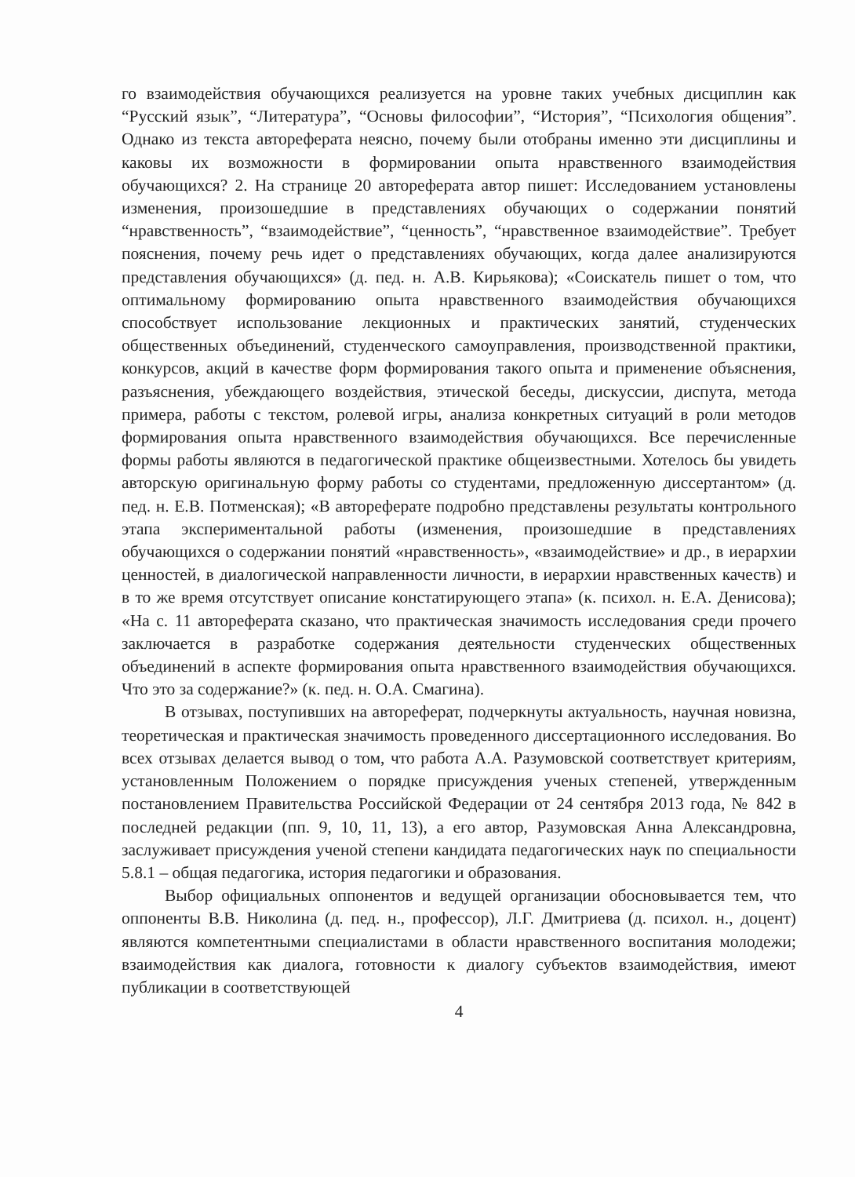го взаимодействия обучающихся реализуется на уровне таких учебных дисциплин как “Русский язык”, “Литература”, “Основы философии”, “История”, “Психология общения”. Однако из текста автореферата неясно, почему были отобраны именно эти дисциплины и каковы их возможности в формировании опыта нравственного взаимодействия обучающихся? 2. На странице 20 автореферата автор пишет: Исследованием установлены изменения, произошедшие в представлениях обучающих о содержании понятий “нравственность”, “взаимодействие”, “ценность”, “нравственное взаимодействие”. Требует пояснения, почему речь идет о представлениях обучающих, когда далее анализируются представления обучающихся» (д. пед. н. А.В. Кирьякова); «Соискатель пишет о том, что оптимальному формированию опыта нравственного взаимодействия обучающихся способствует использование лекционных и практических занятий, студенческих общественных объединений, студенческого самоуправления, производственной практики, конкурсов, акций в качестве форм формирования такого опыта и применение объяснения, разъяснения, убеждающего воздействия, этической беседы, дискуссии, диспута, метода примера, работы с текстом, ролевой игры, анализа конкретных ситуаций в роли методов формирования опыта нравственного взаимодействия обучающихся. Все перечисленные формы работы являются в педагогической практике общеизвестными. Хотелось бы увидеть авторскую оригинальную форму работы со студентами, предложенную диссертантом» (д. пед. н. Е.В. Потменская); «В автореферате подробно представлены результаты контрольного этапа экспериментальной работы (изменения, произошедшие в представлениях обучающихся о содержании понятий «нравственность», «взаимодействие» и др., в иерархии ценностей, в диалогической направленности личности, в иерархии нравственных качеств) и в то же время отсутствует описание констатирующего этапа» (к. психол. н. Е.А. Денисова); «На с. 11 автореферата сказано, что практическая значимость исследования среди прочего заключается в разработке содержания деятельности студенческих общественных объединений в аспекте формирования опыта нравственного взаимодействия обучающихся. Что это за содержание?» (к. пед. н. О.А. Смагина).
В отзывах, поступивших на автореферат, подчеркнуты актуальность, научная новизна, теоретическая и практическая значимость проведенного диссертационного исследования. Во всех отзывах делается вывод о том, что работа А.А. Разумовской соответствует критериям, установленным Положением о порядке присуждения ученых степеней, утвержденным постановлением Правительства Российской Федерации от 24 сентября 2013 года, № 842 в последней редакции (пп. 9, 10, 11, 13), а его автор, Разумовская Анна Александровна, заслуживает присуждения ученой степени кандидата педагогических наук по специальности 5.8.1 – общая педагогика, история педагогики и образования.
Выбор официальных оппонентов и ведущей организации обосновывается тем, что оппоненты В.В. Николина (д. пед. н., профессор), Л.Г. Дмитриева (д. психол. н., доцент) являются компетентными специалистами в области нравственного воспитания молодежи; взаимодействия как диалога, готовности к диалогу субъектов взаимодействия, имеют публикации в соответствующей
4